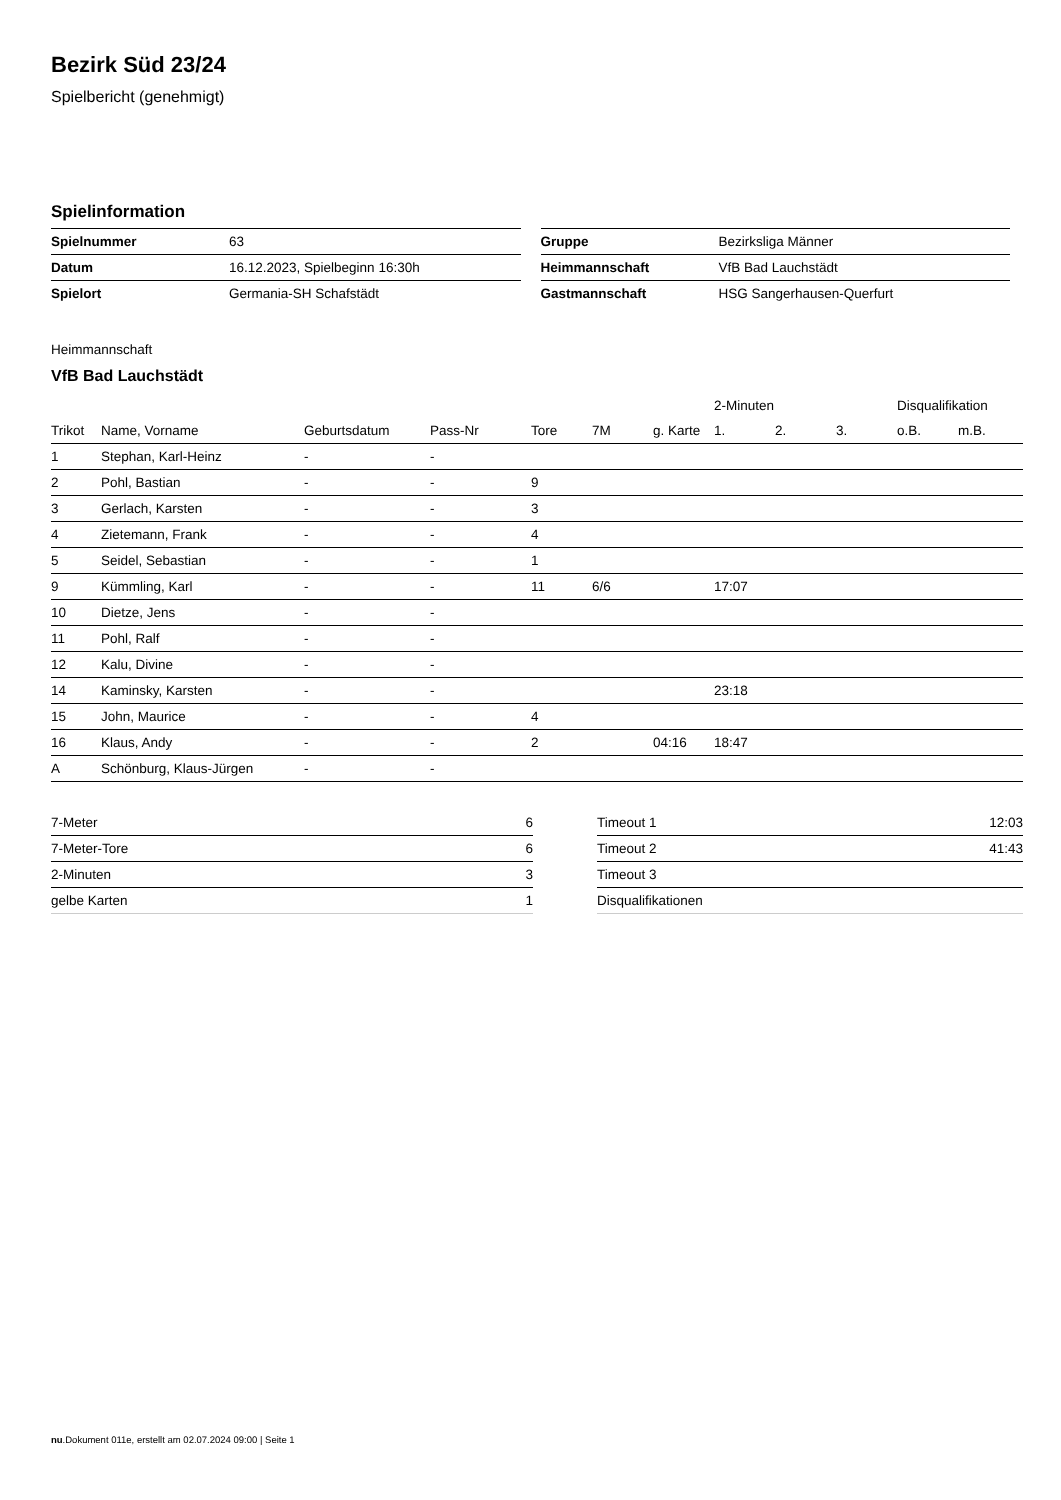Bezirk Süd 23/24
Spielbericht (genehmigt)
Spielinformation
| Spielnummer | 63 |
| Datum | 16.12.2023, Spielbeginn 16:30h |
| Spielort | Germania-SH Schafstädt |
| Gruppe | Bezirksliga Männer |
| Heimmannschaft | VfB Bad Lauchstädt |
| Gastmannschaft | HSG Sangerhausen-Querfurt |
Heimmannschaft
VfB Bad Lauchstädt
| | | | | | | | 2-Minuten | | | Disqualifikation | |
| --- | --- | --- | --- | --- | --- | --- | --- | --- | --- | --- | --- |
| Trikot | Name, Vorname | Geburtsdatum | Pass-Nr | Tore | 7M | g. Karte | 1. | 2. | 3. | o.B. | m.B. |
| 1 | Stephan, Karl-Heinz | - | - | | | | | | | | |
| 2 | Pohl, Bastian | - | - | 9 | | | | | | | |
| 3 | Gerlach, Karsten | - | - | 3 | | | | | | | |
| 4 | Zietemann, Frank | - | - | 4 | | | | | | | |
| 5 | Seidel, Sebastian | - | - | 1 | | | | | | | |
| 9 | Kümmling, Karl | - | - | 11 | 6/6 | | 17:07 | | | | |
| 10 | Dietze, Jens | - | - | | | | | | | | |
| 11 | Pohl, Ralf | - | - | | | | | | | | |
| 12 | Kalu, Divine | - | - | | | | | | | | |
| 14 | Kaminsky, Karsten | - | - | | | | 23:18 | | | | |
| 15 | John, Maurice | - | - | 4 | | | | | | | |
| 16 | Klaus, Andy | - | - | 2 | | 04:16 | 18:47 | | | | |
| A | Schönburg, Klaus-Jürgen | - | - | | | | | | | | |
| 7-Meter | 6 |
| 7-Meter-Tore | 6 |
| 2-Minuten | 3 |
| gelbe Karten | 1 |
| Timeout 1 | 12:03 |
| Timeout 2 | 41:43 |
| Timeout 3 | |
| Disqualifikationen | |
nu.Dokument 011e, erstellt am 02.07.2024 09:00 | Seite 1